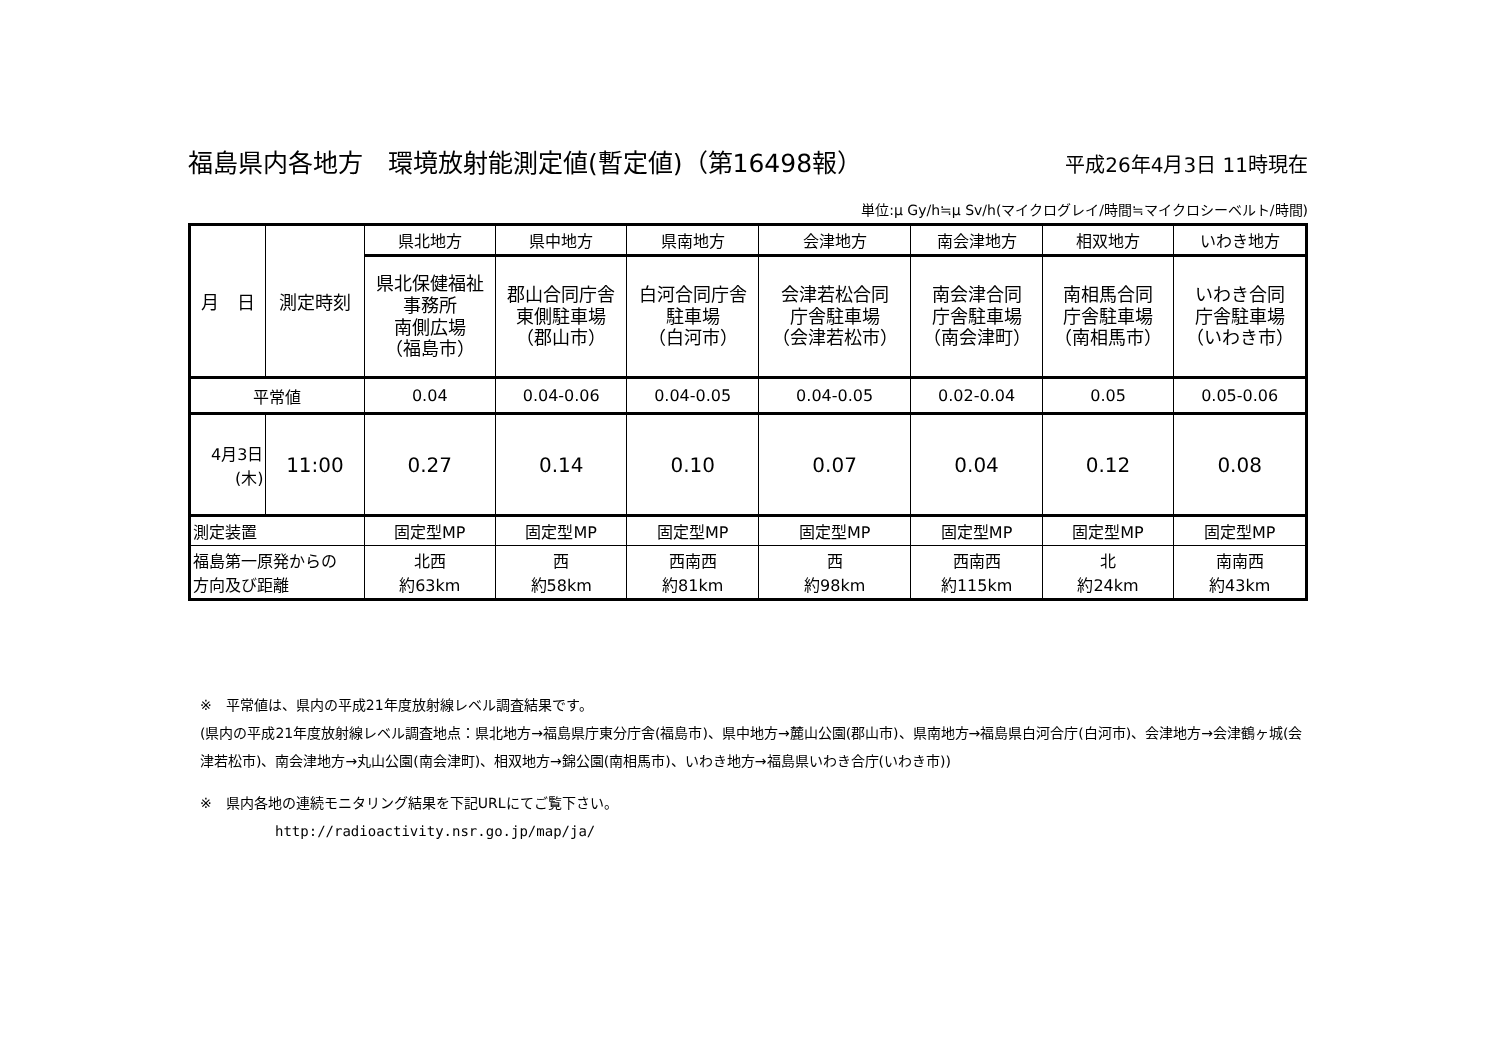福島県内各地方　環境放射能測定値(暫定値)（第16498報）
平成26年4月3日 11時現在
単位:μ Gy/h≒μ Sv/h(マイクログレイ/時間≒マイクロシーベルト/時間)
| 月 日 | 測定時刻 | 県北地方 | 県中地方 | 県南地方 | 会津地方 | 南会津地方 | 相双地方 | いわき地方 |
| --- | --- | --- | --- | --- | --- | --- | --- | --- |
| | | 県北保健福祉 事務所 南側広場 （福島市） | 郡山合同庁舎 東側駐車場 （郡山市） | 白河合同庁舎 駐車場 （白河市） | 会津若松合同 庁舎駐車場 （会津若松市） | 南会津合同 庁舎駐車場 （南会津町） | 南相馬合同 庁舎駐車場 （南相馬市） | いわき合同 庁舎駐車場 （いわき市） |
| 平常値 | | 0.04 | 0.04-0.06 | 0.04-0.05 | 0.04-0.05 | 0.02-0.04 | 0.05 | 0.05-0.06 |
| 4月3日 (木) | 11:00 | 0.27 | 0.14 | 0.10 | 0.07 | 0.04 | 0.12 | 0.08 |
| 測定装置 | | 固定型MP | 固定型MP | 固定型MP | 固定型MP | 固定型MP | 固定型MP | 固定型MP |
| 福島第一原発からの 方向及び距離 | | 北西 約63km | 西 約58km | 西南西 約81km | 西 約98km | 西南西 約115km | 北 約24km | 南南西 約43km |
※　平常値は、県内の平成21年度放射線レベル調査結果です。
(県内の平成21年度放射線レベル調査地点：県北地方→福島県庁東分庁舎(福島市)、県中地方→麓山公園(郡山市)、県南地方→福島県白河合庁(白河市)、会津地方→会津鶴ヶ城(会津若松市)、南会津地方→丸山公園(南会津町)、相双地方→錦公園(南相馬市)、いわき地方→福島県いわき合庁(いわき市))
※　県内各地の連続モニタリング結果を下記URLにてご覧下さい。
http://radioactivity.nsr.go.jp/map/ja/